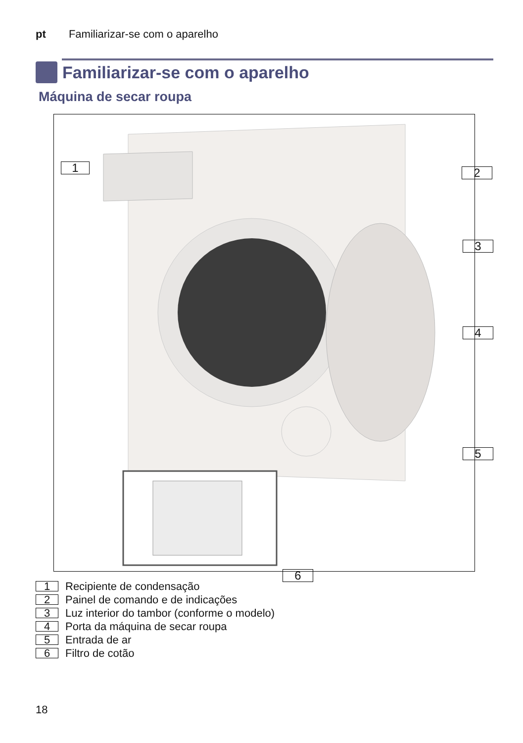pt Familiarizar-se com o aparelho
Familiarizar-se com o aparelho
Máquina de secar roupa
1 2
3
4
5
6
1 Recipiente de condensação
2 Painel de comando e de indicações
3 Luz interior do tambor (conforme o modelo)
4 Porta da máquina de secar roupa
5 Entrada de ar
6 Filtro de cotão
18